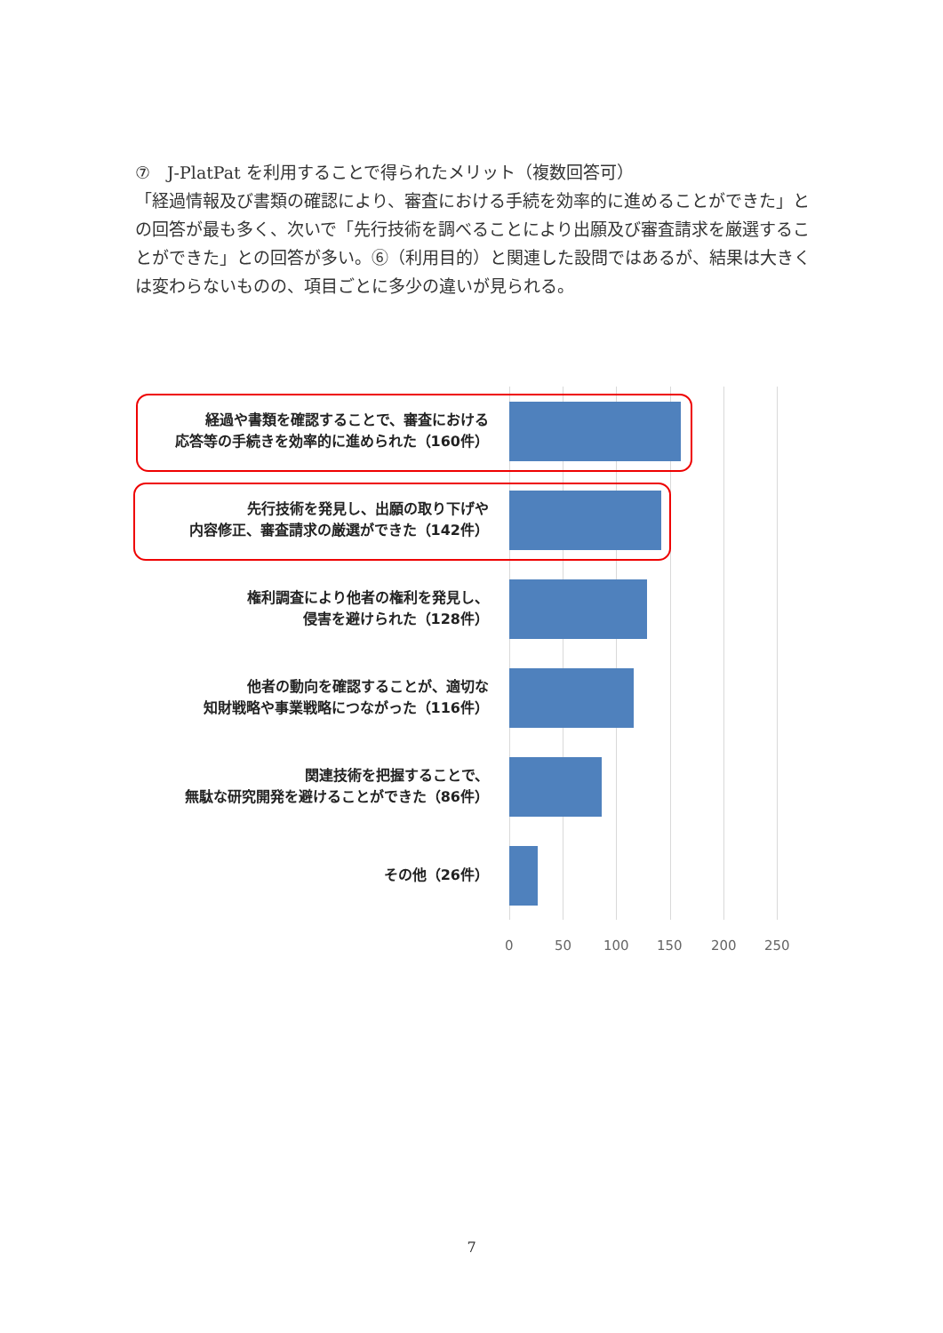⑦　J-PlatPat を利用することで得られたメリット（複数回答可）
「経過情報及び書類の確認により、審査における手続を効率的に進めることができた」との回答が最も多く、次いで「先行技術を調べることにより出願及び審査請求を厳選することができた」との回答が多い。⑥（利用目的）と関連した設問ではあるが、結果は大きくは変わらないものの、項目ごとに多少の違いが見られる。
経過や書類を確認することで、審査における
応答等の手続きを効率的に進められた（160件）
先行技術を発見し、出願の取り下げや
内容修正、審査請求の厳選ができた（142件）
権利調査により他者の権利を発見し、
侵害を避けられた（128件）
他者の動向を確認することが、適切な
知財戦略や事業戦略につながった（116件）
関連技術を把握することで、
無駄な研究開発を避けることができた（86件）
その他（26件）
0 50 100 150 200 250
7